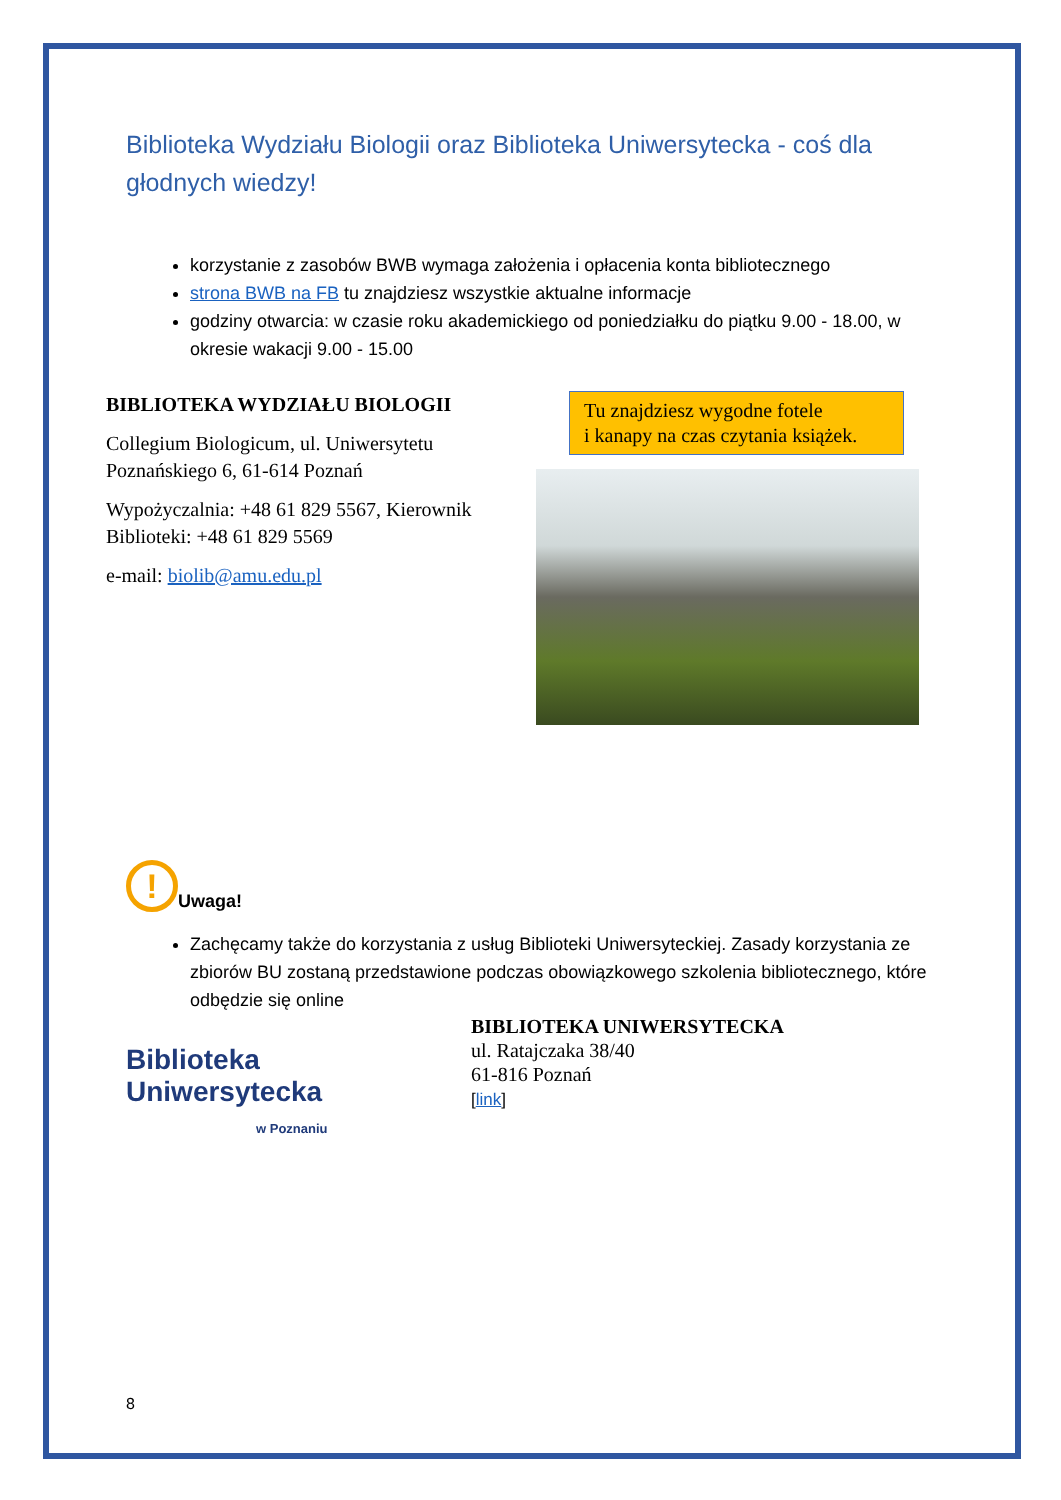Biblioteka Wydziału Biologii oraz Biblioteka Uniwersytecka - coś dla głodnych wiedzy!
korzystanie z zasobów BWB wymaga założenia i opłacenia konta bibliotecznego
strona BWB na FB tu znajdziesz wszystkie aktualne informacje
godziny otwarcia: w czasie roku akademickiego od poniedziałku do piątku 9.00 - 18.00, w okresie wakacji 9.00 - 15.00
BIBLIOTEKA WYDZIAŁU BIOLOGII
Collegium Biologicum, ul. Uniwersytetu Poznańskiego 6, 61-614 Poznań
Wypożyczalnia: +48 61 829 5567, Kierownik Biblioteki: +48 61 829 5569
e-mail: biolib@amu.edu.pl
Tu znajdziesz wygodne fotele
i kanapy na czas czytania książek.
!
Uwaga!
Zachęcamy także do korzystania z usług Biblioteki Uniwersyteckiej. Zasady korzystania ze zbiorów BU zostaną przedstawione podczas obowiązkowego szkolenia bibliotecznego, które
odbędzie się online
Biblioteka
Uniwersytecka
w Poznaniu
BIBLIOTEKA UNIWERSYTECKA
ul. Ratajczaka 38/40
61-816 Poznań
[link]
8